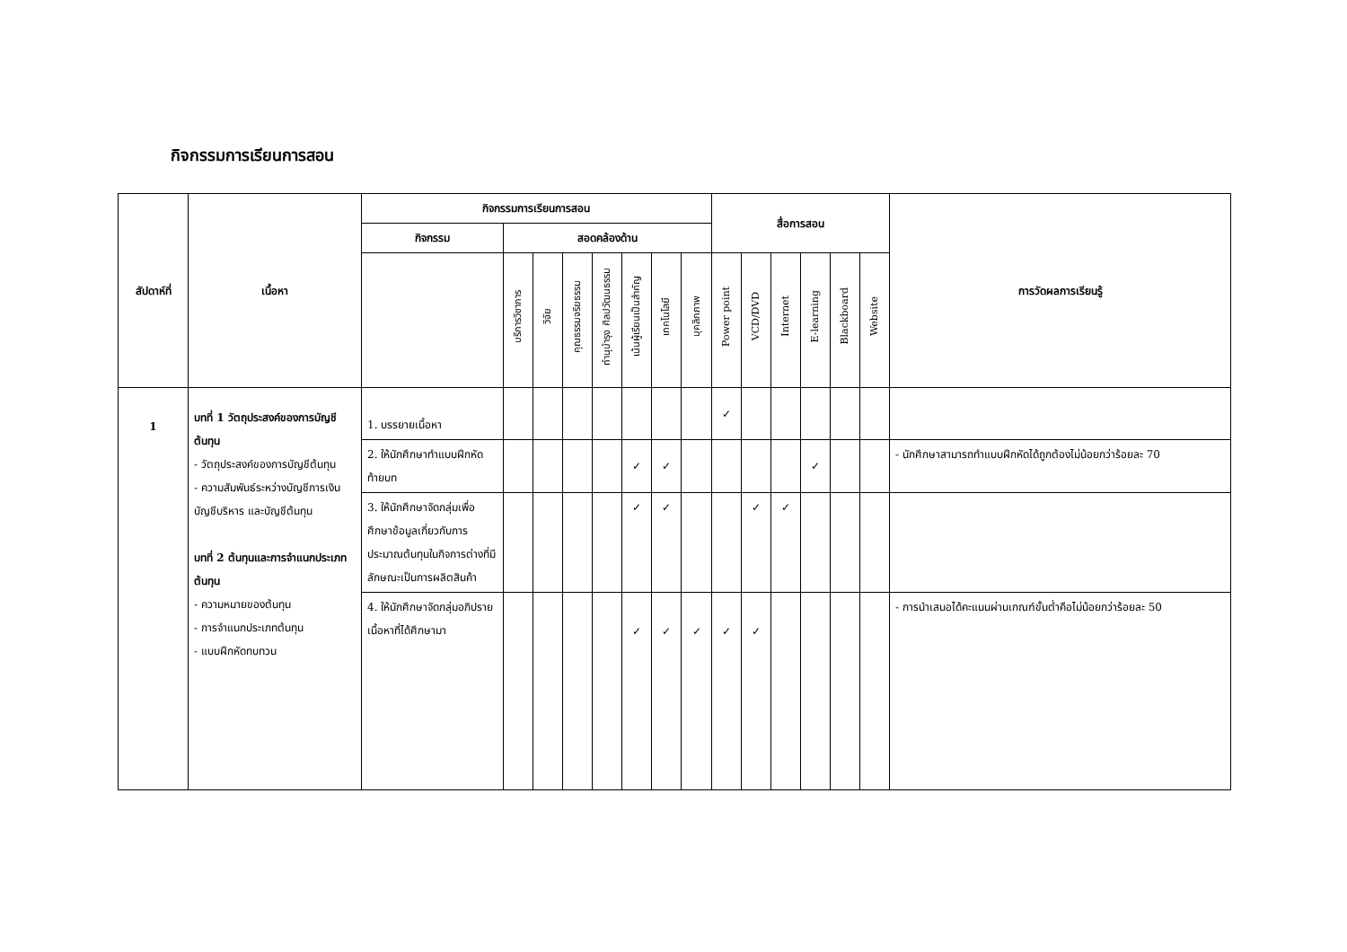กิจกรรมการเรียนการสอน
| สัปดาห์ที่ | เนื้อหา | กิจกรรมการเรียนการสอน | | | | | | | | สื่อการสอน | | | | | | การวัดผลการเรียนรู้ |
| --- | --- | --- | --- | --- | --- | --- | --- | --- | --- | --- | --- | --- | --- | --- | --- | --- |
| | | กิจกรรม | สอดคล้องด้าน | | | | | | | | | | | | | |
| | | | บริการวิชาการ | วิจัย | คุณธรรมจริยธรรม | ทำนุบำรุง ศิลปวัฒนธรรม | เน้นผู้เรียนเป็นสำคัญ | เทคโนโลยี | บุคลิกภาพ | Power point | VCD/DVD | Internet | E-learning | Blackboard | Website | |
| 1 | บทที่ 1 วัตถุประสงค์ของการบัญชีต้นทุน - วัตถุประสงค์ของการบัญชีต้นทุน - ความสัมพันธ์ระหว่างบัญชีการเงิน บัญชีบริหาร และบัญชีต้นทุน บทที่ 2 ต้นทุนและการจำแนกประเภทต้นทุน - ความหมายของต้นทุน - การจำแนกประเภทต้นทุน - แบบฝึกหัดทบทวน | 1. บรรยายเนื้อหา | | | | | | | | ✓ | | | | | | |
| | | 2. ให้นักศึกษาทำแบบฝึกหัดท้ายบท | | | | | ✓ | ✓ | | | | | ✓ | | | - นักศึกษาสามารถทำแบบฝึกหัดได้ถูกต้องไม่น้อยกว่าร้อยละ 70 |
| | | 3. ให้นักศึกษาจัดกลุ่มเพื่อศึกษาข้อมูลเกี่ยวกับการประมาณต้นทุนในกิจการต่างที่มีลักษณะเป็นการผลิตสินค้า | | | | | ✓ | ✓ | | | ✓ | ✓ | | | | |
| | | 4. ให้นักศึกษาจัดกลุ่มอภิปรายเนื้อหาที่ได้ศึกษามา | | | | | ✓ | ✓ | ✓ | ✓ | ✓ | | | | | - การนำเสนอได้คะแนนผ่านเกณฑ์ขั้นต่ำคือไม่น้อยกว่าร้อยละ 50 |